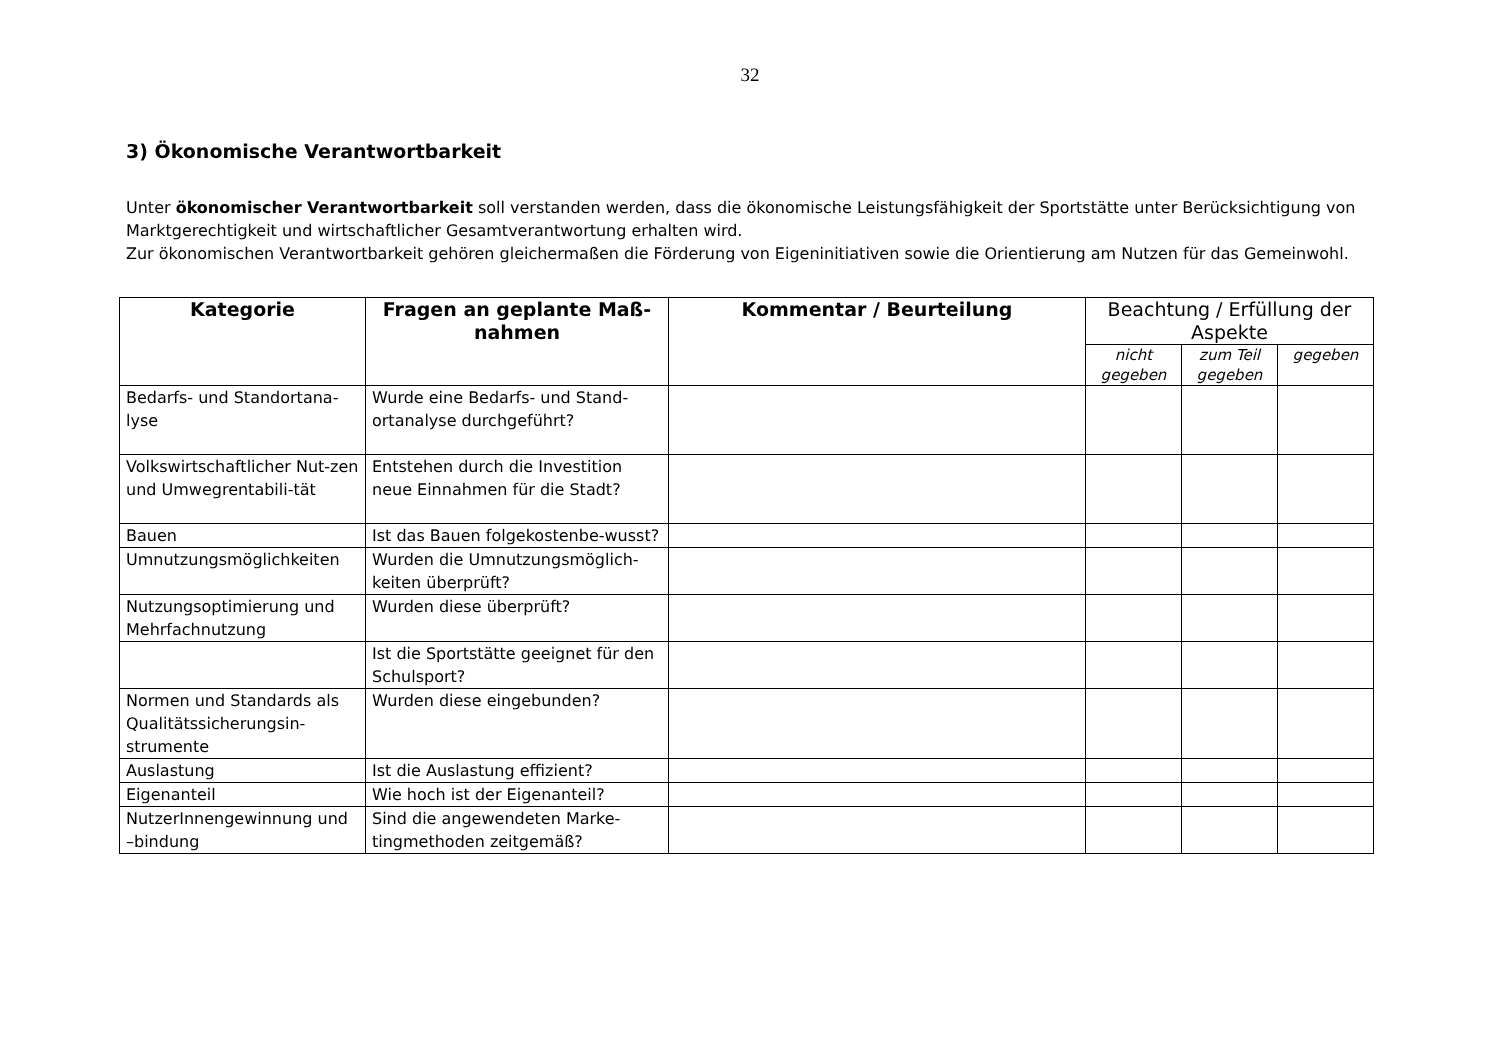32
3) Ökonomische Verantwortbarkeit
Unter ökonomischer Verantwortbarkeit soll verstanden werden, dass die ökonomische Leistungsfähigkeit der Sportstätte unter Berücksichtigung von Marktgerechtigkeit und wirtschaftlicher Gesamtverantwortung erhalten wird.
Zur ökonomischen Verantwortbarkeit gehören gleichermaßen die Förderung von Eigeninitiativen sowie die Orientierung am Nutzen für das Gemeinwohl.
| Kategorie | Fragen an geplante Maß-nahmen | Kommentar / Beurteilung | Beachtung / Erfüllung der Aspekte | | |
| --- | --- | --- | --- | --- | --- |
| | | | nicht gegeben | zum Teil gegeben | gegeben |
| Bedarfs- und Standortana-lyse | Wurde eine Bedarfs- und Stand-ortanalyse durchgeführt? | | | | |
| Volkswirtschaftlicher Nut-zen und Umwegrentabili-tät | Entstehen durch die Investition neue Einnahmen für die Stadt? | | | | |
| Bauen | Ist das Bauen folgekostenbe-wusst? | | | | |
| Umnutzungsmöglichkeiten | Wurden die Umnutzungsmöglich-keiten überprüft? | | | | |
| Nutzungsoptimierung und Mehrfachnutzung | Wurden diese überprüft? | | | | |
| | Ist die Sportstätte geeignet für den Schulsport? | | | | |
| Normen und Standards als Qualitätssicherungsin-strumente | Wurden diese eingebunden? | | | | |
| Auslastung | Ist die Auslastung effizient? | | | | |
| Eigenanteil | Wie hoch ist der Eigenanteil? | | | | |
| NutzerInnengewinnung und –bindung | Sind die angewendeten Marke-tingmethoden zeitgemäß? | | | | |